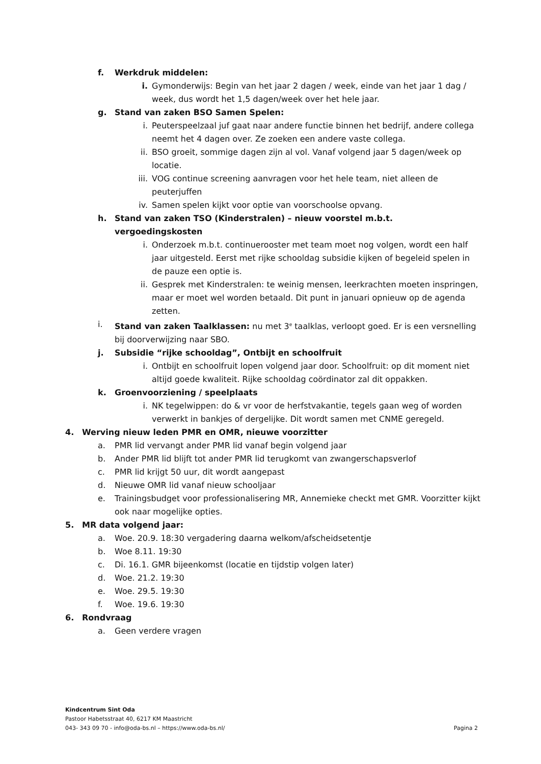f. Werkdruk middelen:
i. Gymonderwijs: Begin van het jaar 2 dagen / week, einde van het jaar 1 dag / week, dus wordt het 1,5 dagen/week over het hele jaar.
g. Stand van zaken BSO Samen Spelen:
i. Peuterspeelzaal juf gaat naar andere functie binnen het bedrijf, andere collega neemt het 4 dagen over. Ze zoeken een andere vaste collega.
ii. BSO groeit, sommige dagen zijn al vol. Vanaf volgend jaar 5 dagen/week op locatie.
iii. VOG continue screening aanvragen voor het hele team, niet alleen de peuterjuffen
iv. Samen spelen kijkt voor optie van voorschoolse opvang.
h. Stand van zaken TSO (Kinderstralen) – nieuw voorstel m.b.t. vergoedingskosten
i. Onderzoek m.b.t. continuerooster met team moet nog volgen, wordt een half jaar uitgesteld. Eerst met rijke schooldag subsidie kijken of begeleid spelen in de pauze een optie is.
ii. Gesprek met Kinderstralen: te weinig mensen, leerkrachten moeten inspringen, maar er moet wel worden betaald. Dit punt in januari opnieuw op de agenda zetten.
i. Stand van zaken Taalklassen: nu met 3<sup>e</sup> taalklas, verloopt goed. Er is een versnelling bij doorverwijzing naar SBO.
j. Subsidie “rijke schooldag”, Ontbijt en schoolfruit
i. Ontbijt en schoolfruit lopen volgend jaar door. Schoolfruit: op dit moment niet altijd goede kwaliteit. Rijke schooldag coördinator zal dit oppakken.
k. Groenvoorziening / speelplaats
i. NK tegelwippen: do & vr voor de herfstvakantie, tegels gaan weg of worden verwerkt in bankjes of dergelijke. Dit wordt samen met CNME geregeld.
4. Werving nieuw leden PMR en OMR, nieuwe voorzitter
a. PMR lid vervangt ander PMR lid vanaf begin volgend jaar
b. Ander PMR lid blijft tot ander PMR lid terugkomt van zwangerschapsverlof
c. PMR lid krijgt 50 uur, dit wordt aangepast
d. Nieuwe OMR lid vanaf nieuw schooljaar
e. Trainingsbudget voor professionalisering MR, Annemieke checkt met GMR. Voorzitter kijkt ook naar mogelijke opties.
5. MR data volgend jaar:
a. Woe. 20.9. 18:30 vergadering daarna welkom/afscheidsetentje
b. Woe 8.11. 19:30
c. Di. 16.1. GMR bijeenkomst (locatie en tijdstip volgen later)
d. Woe. 21.2. 19:30
e. Woe. 29.5. 19:30
f. Woe. 19.6. 19:30
6. Rondvraag
a. Geen verdere vragen
Kindcentrum Sint Oda
Pastoor Habetsstraat 40, 6217 KM Maastricht
043- 343 09 70 - info@oda-bs.nl – https://www.oda-bs.nl/ Pagina 2